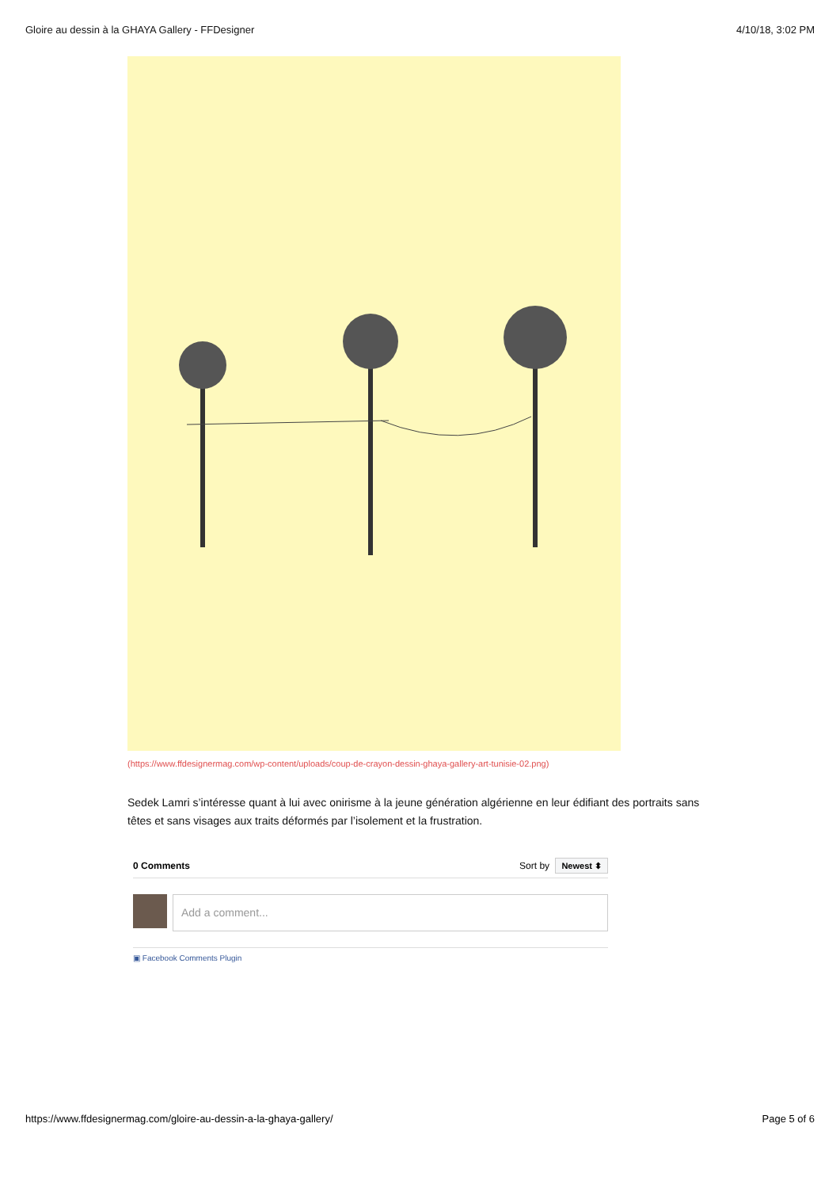Gloire au dessin à la GHAYA Gallery - FFDesigner 4/10/18, 3:02 PM
(https://www.ffdesignermag.com/wp-content/uploads/coup-de-crayon-dessin-ghaya-gallery-art-tunisie-02.png)
Sedek Lamri s’intéresse quant à lui avec onirisme à la jeune génération algérienne en leur édifiant des portraits sans têtes et sans visages aux traits déformés par l’isolement et la frustration.
0 Comments Sort by Newest ⬍
Add a comment...
▣ Facebook Comments Plugin
https://www.ffdesignermag.com/gloire-au-dessin-a-la-ghaya-gallery/ Page 5 of 6